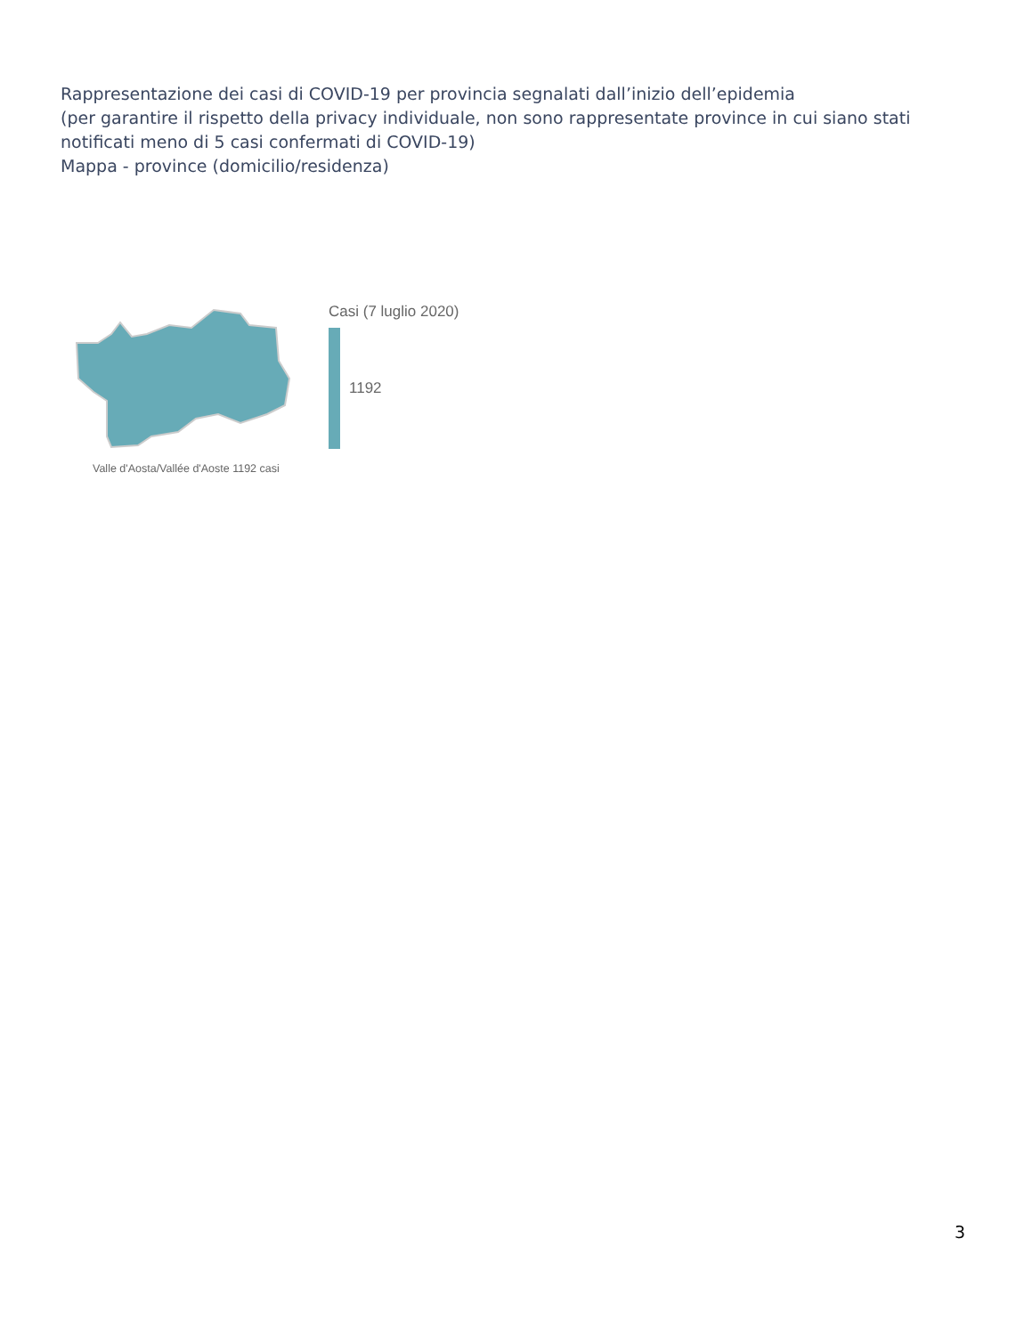Rappresentazione dei casi di COVID-19 per provincia segnalati dall’inizio dell’epidemia
(per garantire il rispetto della privacy individuale, non sono rappresentate province in cui siano stati notificati meno di 5 casi confermati di COVID-19)
Mappa - province (domicilio/residenza)
Valle d'Aosta/Vallée d'Aoste 1192 casi Casi (7 luglio 2020)
1192
3